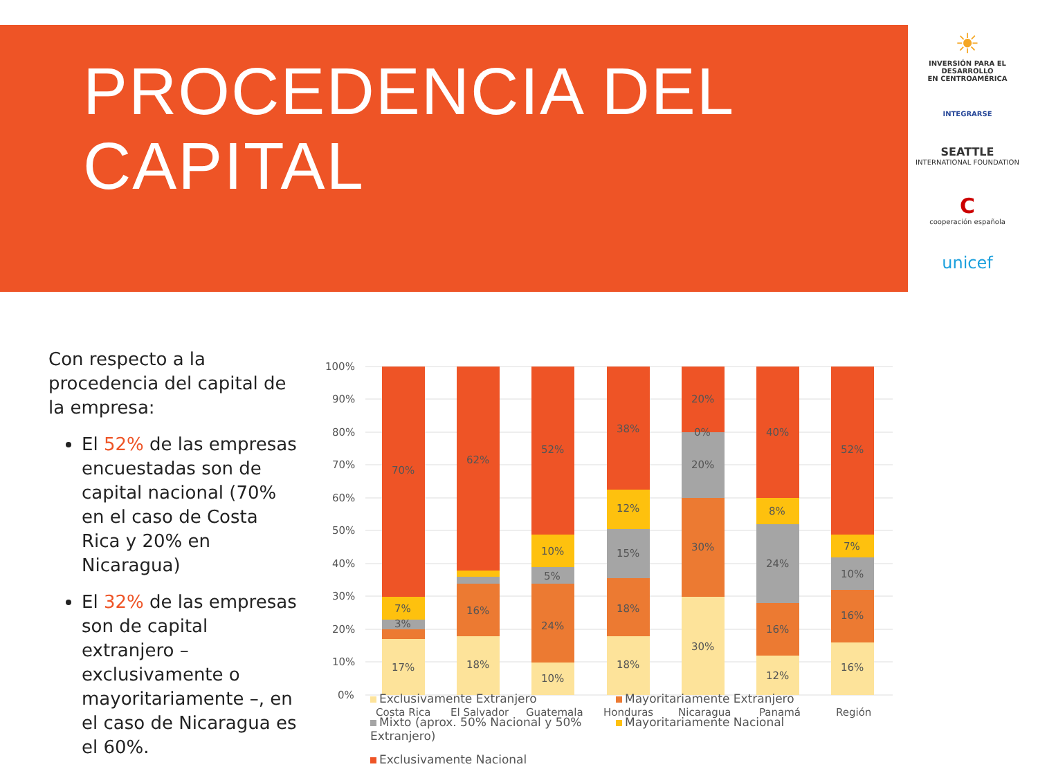PROCEDENCIA DEL
CAPITAL
☀
INVERSIÓN PARA EL DESARROLLO
EN CENTROAMÉRICA
INTEGRARSE
SEATTLE
INTERNATIONAL FOUNDATION
C
cooperación española
unicef
Con respecto a la procedencia del capital de la empresa:
El 52% de las empresas encuestadas son de capital nacional (70% en el caso de Costa Rica y 20% en Nicaragua)
El 32% de las empresas son de capital extranjero – exclusivamente o mayoritariamente –, en el caso de Nicaragua es el 60%.
100%
90%
80%
70%
60%
50%
40%
30%
20%
10%
0%
17%
70%
7%
3%
18%
16%
62%
10%
24%
5%
10%
52%
18%
18%
15%
12%
38%
30%
30%
20%
0%
20%
12%
16%
24%
8%
40%
16%
16%
10%
7%
52%
Costa Rica
El Salvador
Guatemala
Honduras
Nicaragua
Panamá
Región
Exclusivamente Extranjero
Mayoritariamente Extranjero
Mixto (aprox. 50% Nacional y 50% Extranjero)
Mayoritariamente Nacional
Exclusivamente Nacional